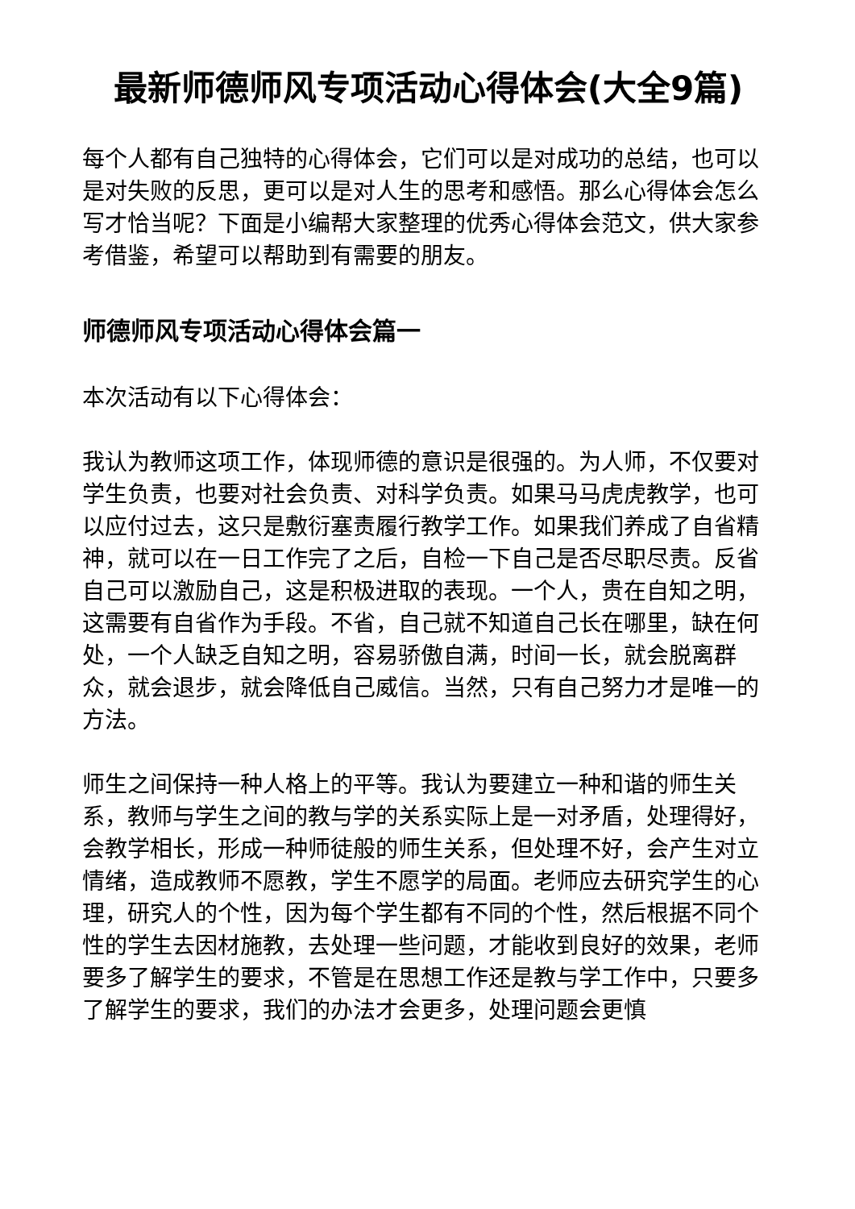最新师德师风专项活动心得体会(大全9篇)
每个人都有自己独特的心得体会，它们可以是对成功的总结，也可以是对失败的反思，更可以是对人生的思考和感悟。那么心得体会怎么写才恰当呢？下面是小编帮大家整理的优秀心得体会范文，供大家参考借鉴，希望可以帮助到有需要的朋友。
师德师风专项活动心得体会篇一
本次活动有以下心得体会：
我认为教师这项工作，体现师德的意识是很强的。为人师，不仅要对学生负责，也要对社会负责、对科学负责。如果马马虎虎教学，也可以应付过去，这只是敷衍塞责履行教学工作。如果我们养成了自省精神，就可以在一日工作完了之后，自检一下自己是否尽职尽责。反省自己可以激励自己，这是积极进取的表现。一个人，贵在自知之明，这需要有自省作为手段。不省，自己就不知道自己长在哪里，缺在何处，一个人缺乏自知之明，容易骄傲自满，时间一长，就会脱离群众，就会退步，就会降低自己威信。当然，只有自己努力才是唯一的方法。
师生之间保持一种人格上的平等。我认为要建立一种和谐的师生关系，教师与学生之间的教与学的关系实际上是一对矛盾，处理得好，会教学相长，形成一种师徒般的师生关系，但处理不好，会产生对立情绪，造成教师不愿教，学生不愿学的局面。老师应去研究学生的心理，研究人的个性，因为每个学生都有不同的个性，然后根据不同个性的学生去因材施教，去处理一些问题，才能收到良好的效果，老师要多了解学生的要求，不管是在思想工作还是教与学工作中，只要多了解学生的要求，我们的办法才会更多，处理问题会更慎